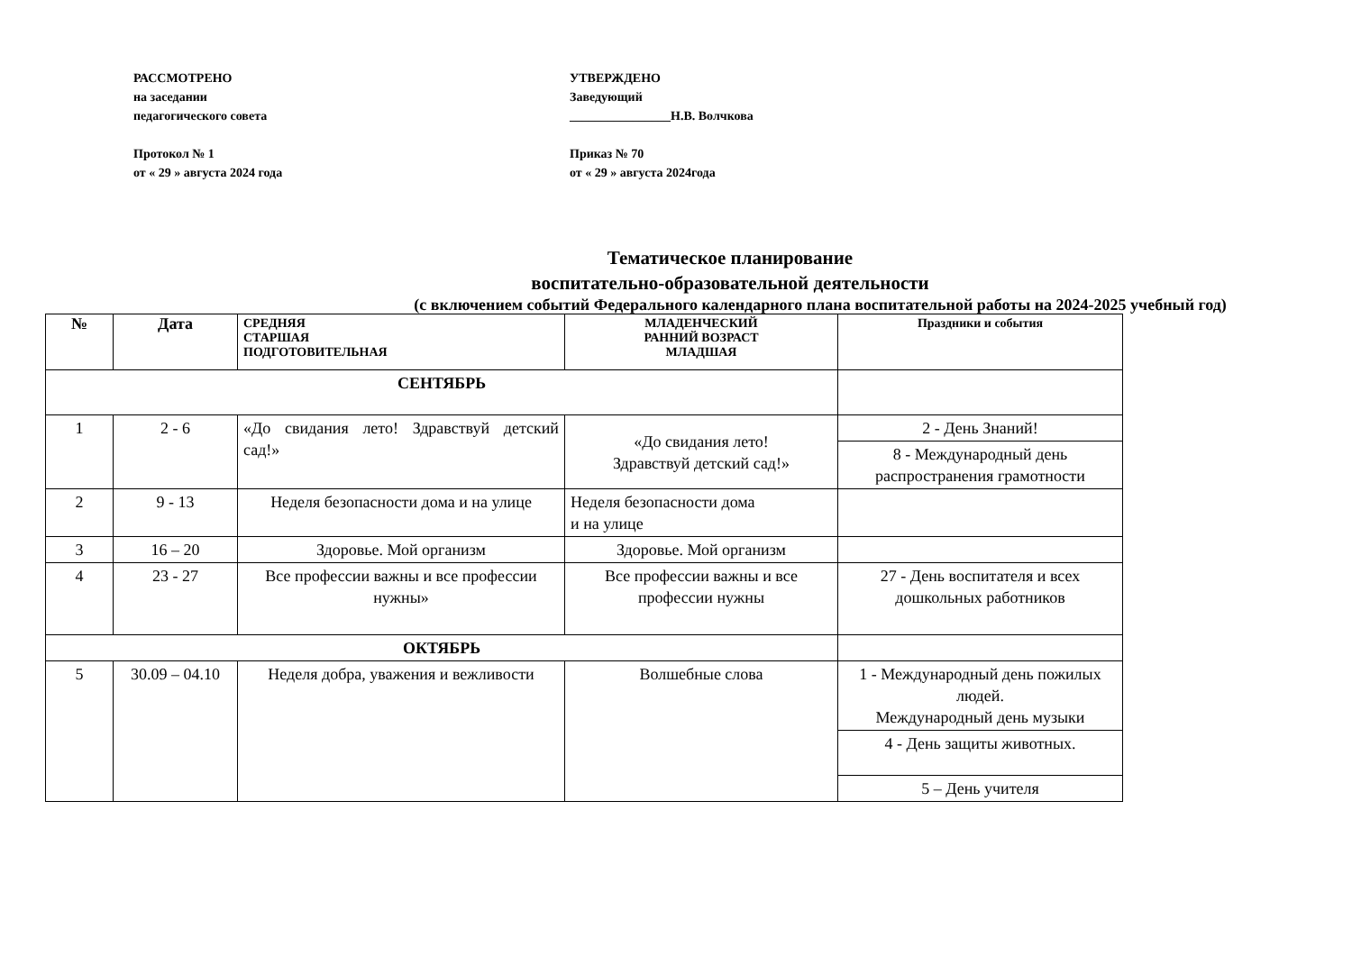РАССМОТРЕНО
на заседании
педагогического совета
Протокол № 1
от « 29 » августа 2024 года
УТВЕРЖДЕНО
Заведующий
________________Н.В. Волчкова
Приказ № 70
от « 29 » августа 2024года
Тематическое планирование
воспитательно-образовательной деятельности
(с включением событий Федерального календарного плана воспитательной работы на 2024-2025 учебный год)
| № | Дата | СРЕДНЯЯ СТАРШАЯ ПОДГОТОВИТЕЛЬНАЯ | МЛАДЕНЧЕСКИЙ РАННИЙ ВОЗРАСТ МЛАДШАЯ | Праздники и события |
| --- | --- | --- | --- | --- |
| СЕНТЯБРЬ | | | | |
| 1 | 2 - 6 | «До свидания лето! Здравствуй детский сад!» | «До свидания лето! Здравствуй детский сад!» | 2 - День Знаний! |
| | | | | 8 - Международный день распространения грамотности |
| 2 | 9 - 13 | Неделя безопасности дома и на улице | Неделя безопасности дома и на улице | |
| 3 | 16 – 20 | Здоровье. Мой организм | Здоровье. Мой организм | |
| 4 | 23 - 27 | Все профессии важны и все профессии нужны» | Все профессии важны и все профессии нужны | 27 - День воспитателя и всех дошкольных работников |
| ОКТЯБРЬ | | | | |
| 5 | 30.09 – 04.10 | Неделя добра, уважения и вежливости | Волшебные слова | 1 - Международный день пожилых людей. Международный день музыки |
| | | | | 4 - День защиты животных. |
| | | | | 5 – День учителя |